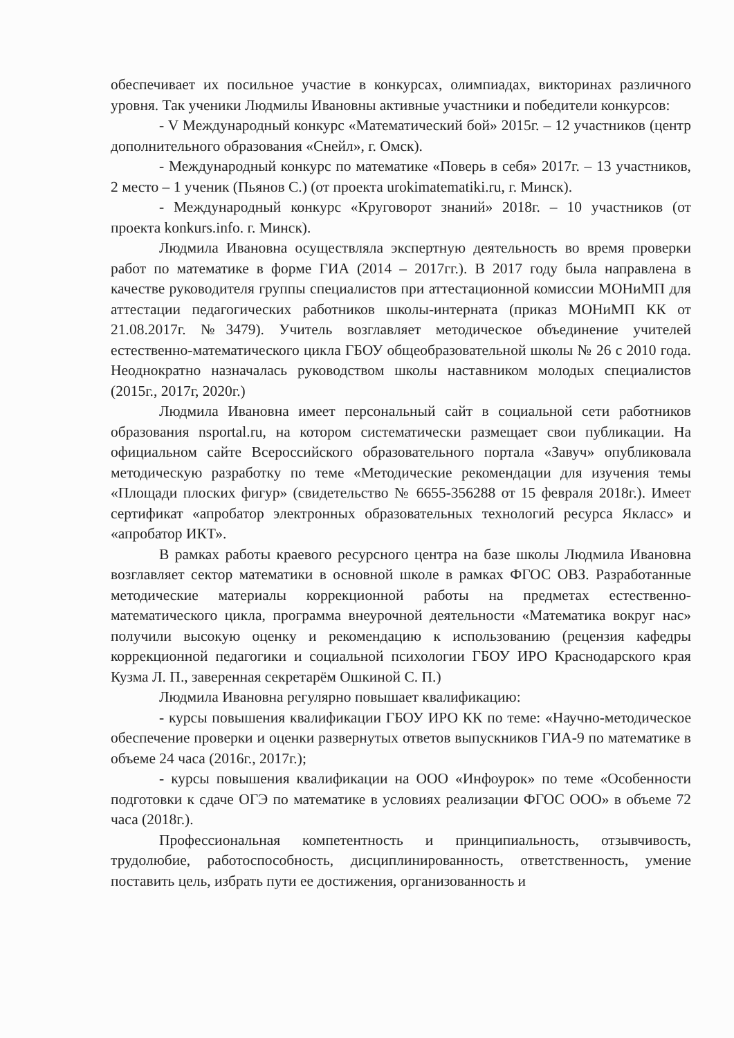обеспечивает их посильное участие в конкурсах, олимпиадах, викторинах различного уровня. Так ученики Людмилы Ивановны активные участники и победители конкурсов:
- V Международный конкурс «Математический бой» 2015г. – 12 участников (центр дополнительного образования «Снейл», г. Омск).
- Международный конкурс по математике «Поверь в себя» 2017г. – 13 участников, 2 место – 1 ученик (Пьянов С.) (от проекта urokimatematiki.ru, г. Минск).
- Международный конкурс «Круговорот знаний» 2018г. – 10 участников (от проекта konkurs.info. г. Минск).
Людмила Ивановна осуществляла экспертную деятельность во время проверки работ по математике в форме ГИА (2014 – 2017гг.). В 2017 году была направлена в качестве руководителя группы специалистов при аттестационной комиссии МОНиМП для аттестации педагогических работников школы-интерната (приказ МОНиМП КК от 21.08.2017г. №3479). Учитель возглавляет методическое объединение учителей естественно-математического цикла ГБОУ общеобразовательной школы № 26 с 2010 года. Неоднократно назначалась руководством школы наставником молодых специалистов (2015г., 2017г, 2020г.)
Людмила Ивановна имеет персональный сайт в социальной сети работников образования nsportal.ru, на котором систематически размещает свои публикации. На официальном сайте Всероссийского образовательного портала «Завуч» опубликовала методическую разработку по теме «Методические рекомендации для изучения темы «Площади плоских фигур» (свидетельство № 6655-356288 от 15 февраля 2018г.). Имеет сертификат «апробатор электронных образовательных технологий ресурса Якласс» и «апробатор ИКТ».
В рамках работы краевого ресурсного центра на базе школы Людмила Ивановна возглавляет сектор математики в основной школе в рамках ФГОС ОВЗ. Разработанные методические материалы коррекционной работы на предметах естественно-математического цикла, программа внеурочной деятельности «Математика вокруг нас» получили высокую оценку и рекомендацию к использованию (рецензия кафедры коррекционной педагогики и социальной психологии ГБОУ ИРО Краснодарского края Кузма Л. П., заверенная секретарём Ошкиной С. П.)
Людмила Ивановна регулярно повышает квалификацию:
- курсы повышения квалификации ГБОУ ИРО КК по теме: «Научно-методическое обеспечение проверки и оценки развернутых ответов выпускников ГИА-9 по математике в объеме 24 часа (2016г., 2017г.);
- курсы повышения квалификации на ООО «Инфоурок» по теме «Особенности подготовки к сдаче ОГЭ по математике в условиях реализации ФГОС ООО» в объеме 72 часа (2018г.).
Профессиональная компетентность и принципиальность, отзывчивость, трудолюбие, работоспособность, дисциплинированность, ответственность, умение поставить цель, избрать пути ее достижения, организованность и